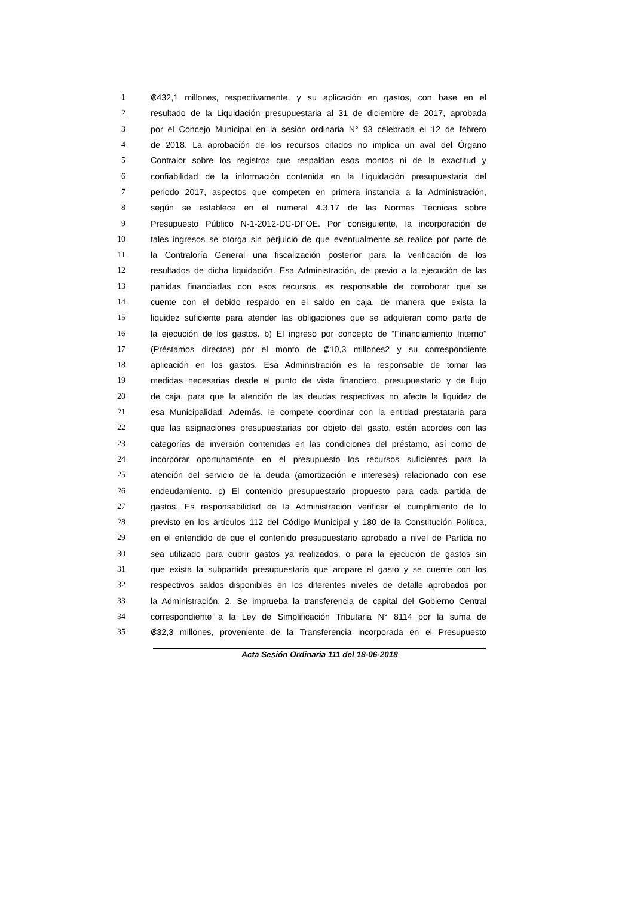1 ₡432,1 millones, respectivamente, y su aplicación en gastos, con base en el
2 resultado de la Liquidación presupuestaria al 31 de diciembre de 2017, aprobada
3 por el Concejo Municipal en la sesión ordinaria N° 93 celebrada el 12 de febrero
4 de 2018. La aprobación de los recursos citados no implica un aval del Órgano
5 Contralor sobre los registros que respaldan esos montos ni de la exactitud y
6 confiabilidad de la información contenida en la Liquidación presupuestaria del
7 periodo 2017, aspectos que competen en primera instancia a la Administración,
8 según se establece en el numeral 4.3.17 de las Normas Técnicas sobre
9 Presupuesto Público N-1-2012-DC-DFOE. Por consiguiente, la incorporación de
10 tales ingresos se otorga sin perjuicio de que eventualmente se realice por parte de
11 la Contraloría General una fiscalización posterior para la verificación de los
12 resultados de dicha liquidación. Esa Administración, de previo a la ejecución de las
13 partidas financiadas con esos recursos, es responsable de corroborar que se
14 cuente con el debido respaldo en el saldo en caja, de manera que exista la
15 liquidez suficiente para atender las obligaciones que se adquieran como parte de
16 la ejecución de los gastos. b) El ingreso por concepto de “Financiamiento Interno”
17 (Préstamos directos) por el monto de ₡10,3 millones2 y su correspondiente
18 aplicación en los gastos. Esa Administración es la responsable de tomar las
19 medidas necesarias desde el punto de vista financiero, presupuestario y de flujo
20 de caja, para que la atención de las deudas respectivas no afecte la liquidez de
21 esa Municipalidad. Además, le compete coordinar con la entidad prestataria para
22 que las asignaciones presupuestarias por objeto del gasto, estén acordes con las
23 categorías de inversión contenidas en las condiciones del préstamo, así como de
24 incorporar oportunamente en el presupuesto los recursos suficientes para la
25 atención del servicio de la deuda (amortización e intereses) relacionado con ese
26 endeudamiento. c) El contenido presupuestario propuesto para cada partida de
27 gastos. Es responsabilidad de la Administración verificar el cumplimiento de lo
28 previsto en los artículos 112 del Código Municipal y 180 de la Constitución Política,
29 en el entendido de que el contenido presupuestario aprobado a nivel de Partida no
30 sea utilizado para cubrir gastos ya realizados, o para la ejecución de gastos sin
31 que exista la subpartida presupuestaria que ampare el gasto y se cuente con los
32 respectivos saldos disponibles en los diferentes niveles de detalle aprobados por
33 la Administración. 2. Se imprueba la transferencia de capital del Gobierno Central
34 correspondiente a la Ley de Simplificación Tributaria N° 8114 por la suma de
35 ₡32,3 millones, proveniente de la Transferencia incorporada en el Presupuesto
Acta Sesión Ordinaria 111 del 18-06-2018